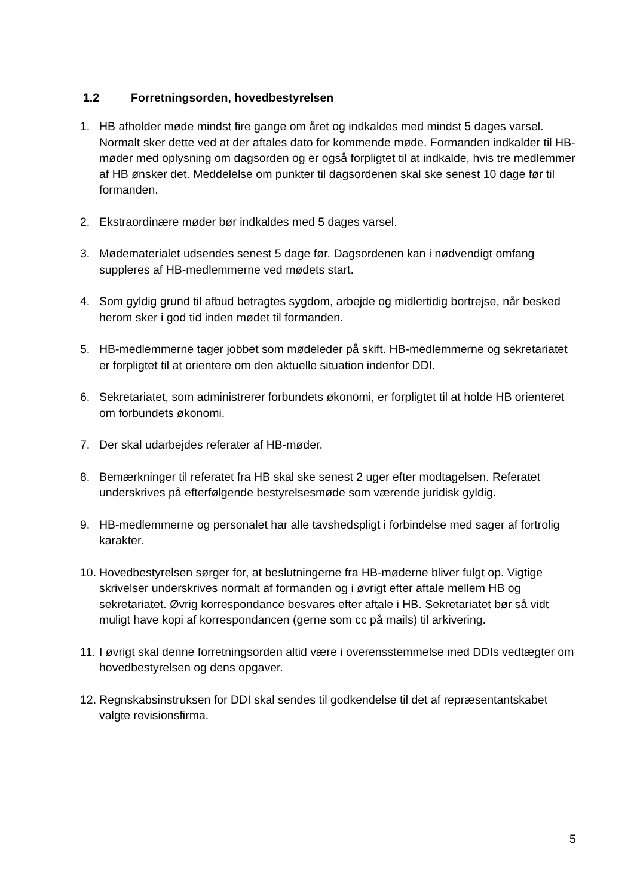1.2 Forretningsorden, hovedbestyrelsen
1. HB afholder møde mindst fire gange om året og indkaldes med mindst 5 dages varsel. Normalt sker dette ved at der aftales dato for kommende møde. Formanden indkalder til HB-møder med oplysning om dagsorden og er også forpligtet til at indkalde, hvis tre medlemmer af HB ønsker det. Meddelelse om punkter til dagsordenen skal ske senest 10 dage før til formanden.
2. Ekstraordinære møder bør indkaldes med 5 dages varsel.
3. Mødematerialet udsendes senest 5 dage før. Dagsordenen kan i nødvendigt omfang suppleres af HB-medlemmerne ved mødets start.
4. Som gyldig grund til afbud betragtes sygdom, arbejde og midlertidig bortrejse, når besked herom sker i god tid inden mødet til formanden.
5. HB-medlemmerne tager jobbet som mødeleder på skift. HB-medlemmerne og sekretariatet er forpligtet til at orientere om den aktuelle situation indenfor DDI.
6. Sekretariatet, som administrerer forbundets økonomi, er forpligtet til at holde HB orienteret om forbundets økonomi.
7. Der skal udarbejdes referater af HB-møder.
8. Bemærkninger til referatet fra HB skal ske senest 2 uger efter modtagelsen. Referatet underskrives på efterfølgende bestyrelsesmøde som værende juridisk gyldig.
9. HB-medlemmerne og personalet har alle tavshedspligt i forbindelse med sager af fortrolig karakter.
10.
Hovedbestyrelsen sørger for, at beslutningerne fra HB-møderne bliver fulgt op. Vigtige skrivelser underskrives normalt af formanden og i øvrigt efter aftale mellem HB og sekretariatet. Øvrig korrespondance besvares efter aftale i HB. Sekretariatet bør så vidt muligt have kopi af korrespondancen (gerne som cc på mails) til arkivering.
11.
I øvrigt skal denne forretningsorden altid være i overensstemmelse med DDIs vedtægter om hovedbestyrelsen og dens opgaver.
12.
Regnskabsinstruksen for DDI skal sendes til godkendelse til det af repræsentantskabet valgte revisionsfirma.
5